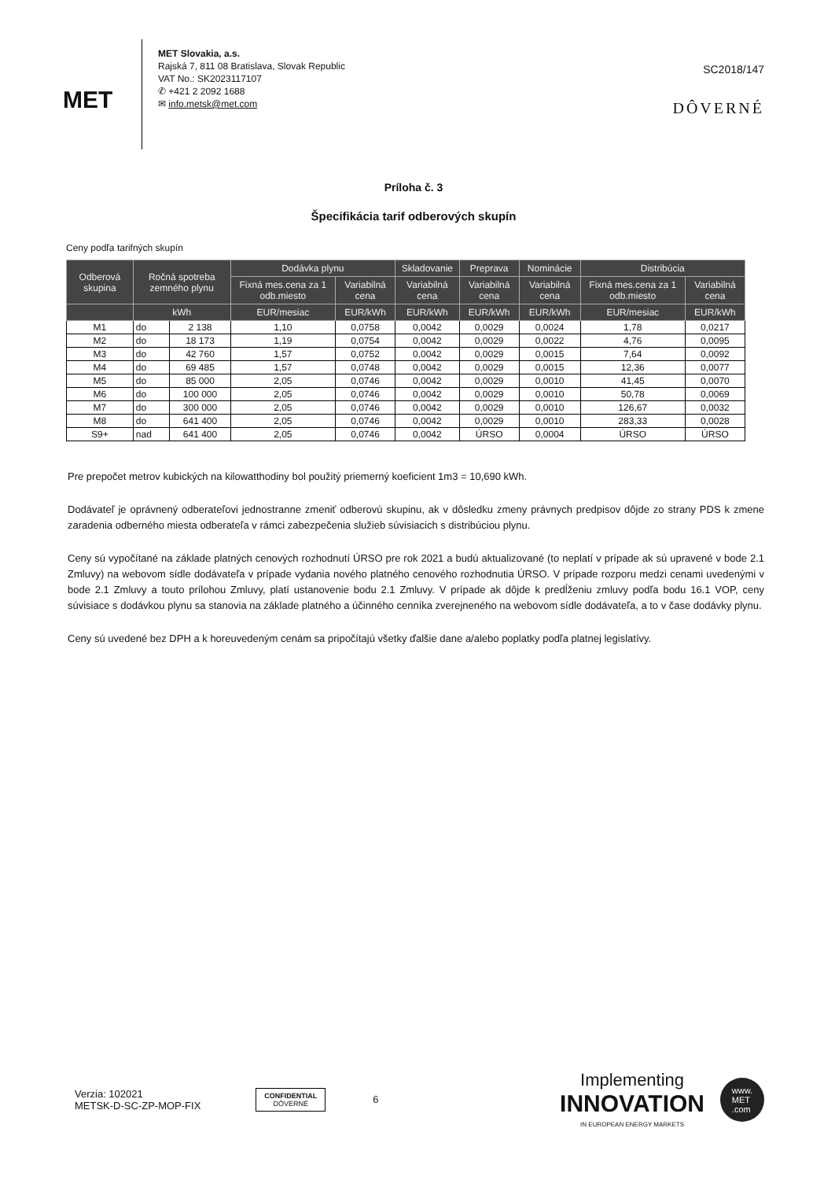MET
MET Slovakia, a.s.
Rajská 7, 811 08 Bratislava, Slovak Republic
VAT No.: SK2023117107
✆ +421 2 2092 1688
✉ info.metsk@met.com
SC2018/147
DÔVERNÉ
Príloha č. 3
Špecifikácia tarif odberových skupín
Ceny podľa tarifných skupín
| Odberová skupina | Ročná spotreba zemného plynu | | Dodávka plynu | | Skladovanie | Preprava | Nominácie | Distribúcia | |
| --- | --- | --- | --- | --- | --- | --- | --- | --- | --- |
| | | | Fixná mes.cena za 1 odb.miesto | Variabilná cena | Variabilná cena | Variabilná cena | Variabilná cena | Fixná mes.cena za 1 odb.miesto | Variabilná cena |
| | kWh | | EUR/mesiac | EUR/kWh | EUR/kWh | EUR/kWh | EUR/kWh | EUR/mesiac | EUR/kWh |
| M1 | do | 2 138 | 1,10 | 0,0758 | 0,0042 | 0,0029 | 0,0024 | 1,78 | 0,0217 |
| M2 | do | 18 173 | 1,19 | 0,0754 | 0,0042 | 0,0029 | 0,0022 | 4,76 | 0,0095 |
| M3 | do | 42 760 | 1,57 | 0,0752 | 0,0042 | 0,0029 | 0,0015 | 7,64 | 0,0092 |
| M4 | do | 69 485 | 1,57 | 0,0748 | 0,0042 | 0,0029 | 0,0015 | 12,36 | 0,0077 |
| M5 | do | 85 000 | 2,05 | 0,0746 | 0,0042 | 0,0029 | 0,0010 | 41,45 | 0,0070 |
| M6 | do | 100 000 | 2,05 | 0,0746 | 0,0042 | 0,0029 | 0,0010 | 50,78 | 0,0069 |
| M7 | do | 300 000 | 2,05 | 0,0746 | 0,0042 | 0,0029 | 0,0010 | 126,67 | 0,0032 |
| M8 | do | 641 400 | 2,05 | 0,0746 | 0,0042 | 0,0029 | 0,0010 | 283,33 | 0,0028 |
| S9+ | nad | 641 400 | 2,05 | 0,0746 | 0,0042 | ÚRSO | 0,0004 | ÚRSO | ÚRSO |
Pre prepočet metrov kubických na kilowatthodiny bol použitý priemerný koeficient 1m3 = 10,690 kWh.
Dodávateľ je oprávnený odberateľovi jednostranne zmeniť odberovú skupinu, ak v dôsledku zmeny právnych predpisov dôjde zo strany PDS k zmene zaradenia odberného miesta odberateľa v rámci zabezpečenia služieb súvisiacich s distribúciou plynu.
Ceny sú vypočítané na základe platných cenových rozhodnutí ÚRSO pre rok 2021 a budú aktualizované (to neplatí v prípade ak sú upravené v bode 2.1 Zmluvy) na webovom sídle dodávateľa v prípade vydania nového platného cenového rozhodnutia ÚRSO. V prípade rozporu medzi cenami uvedenými v bode 2.1 Zmluvy a touto prílohou Zmluvy, platí ustanovenie bodu 2.1 Zmluvy. V prípade ak dôjde k predĺženiu zmluvy podľa bodu 16.1 VOP, ceny súvisiace s dodávkou plynu sa stanovia na základe platného a účinného cenníka zverejneného na webovom sídle dodávateľa, a to v čase dodávky plynu.
Ceny sú uvedené bez DPH a k horeuvedeným cenám sa pripočítajú všetky ďalšie dane a/alebo poplatky podľa platnej legislatívy.
Verzia: 102021
METSK-D-SC-ZP-MOP-FIX
CONFIDENTIAL
DÔVERNÉ
6
Implementing
INNOVATION
IN EUROPEAN ENERGY MARKETS
www.
MET
.com